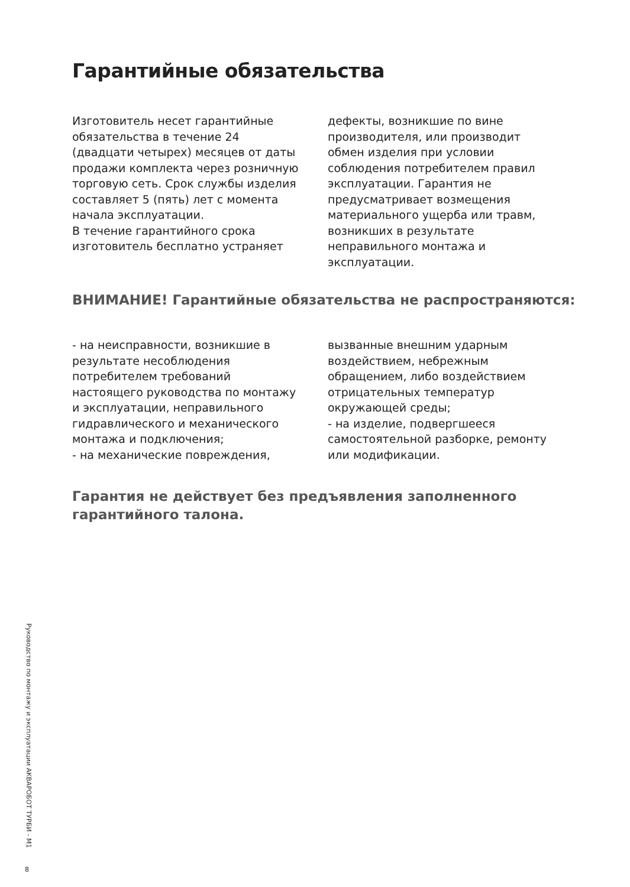Гарантийные обязательства
Изготовитель несет гарантийные обязательства в течение 24 (двадцати четырех) месяцев от даты продажи комплекта через розничную торговую сеть. Срок службы изделия составляет 5 (пять) лет с момента начала эксплуатации.
В течение гарантийного срока изготовитель бесплатно устраняет
дефекты, возникшие по вине производителя, или производит обмен изделия при условии соблюдения потребителем правил эксплуатации. Гарантия не предусматривает возмещения материального ущерба или травм, возникших в результате неправильного монтажа и эксплуатации.
ВНИМАНИЕ! Гарантийные обязательства не распространяются:
- на неисправности, возникшие в результате несоблюдения потребителем требований настоящего руководства по монтажу и эксплуатации, неправильного гидравлического и механического монтажа и подключения;
- на механические повреждения,
вызванные внешним ударным воздействием, небрежным обращением, либо воздействием отрицательных температур окружающей среды;
- на изделие, подвергшееся самостоятельной разборке, ремонту или модификации.
Гарантия не действует без предъявления заполненного
гарантийного талона.
Руководство по монтажу и эксплуатации АКВАРОБОТ ТУРБИ - М1
8